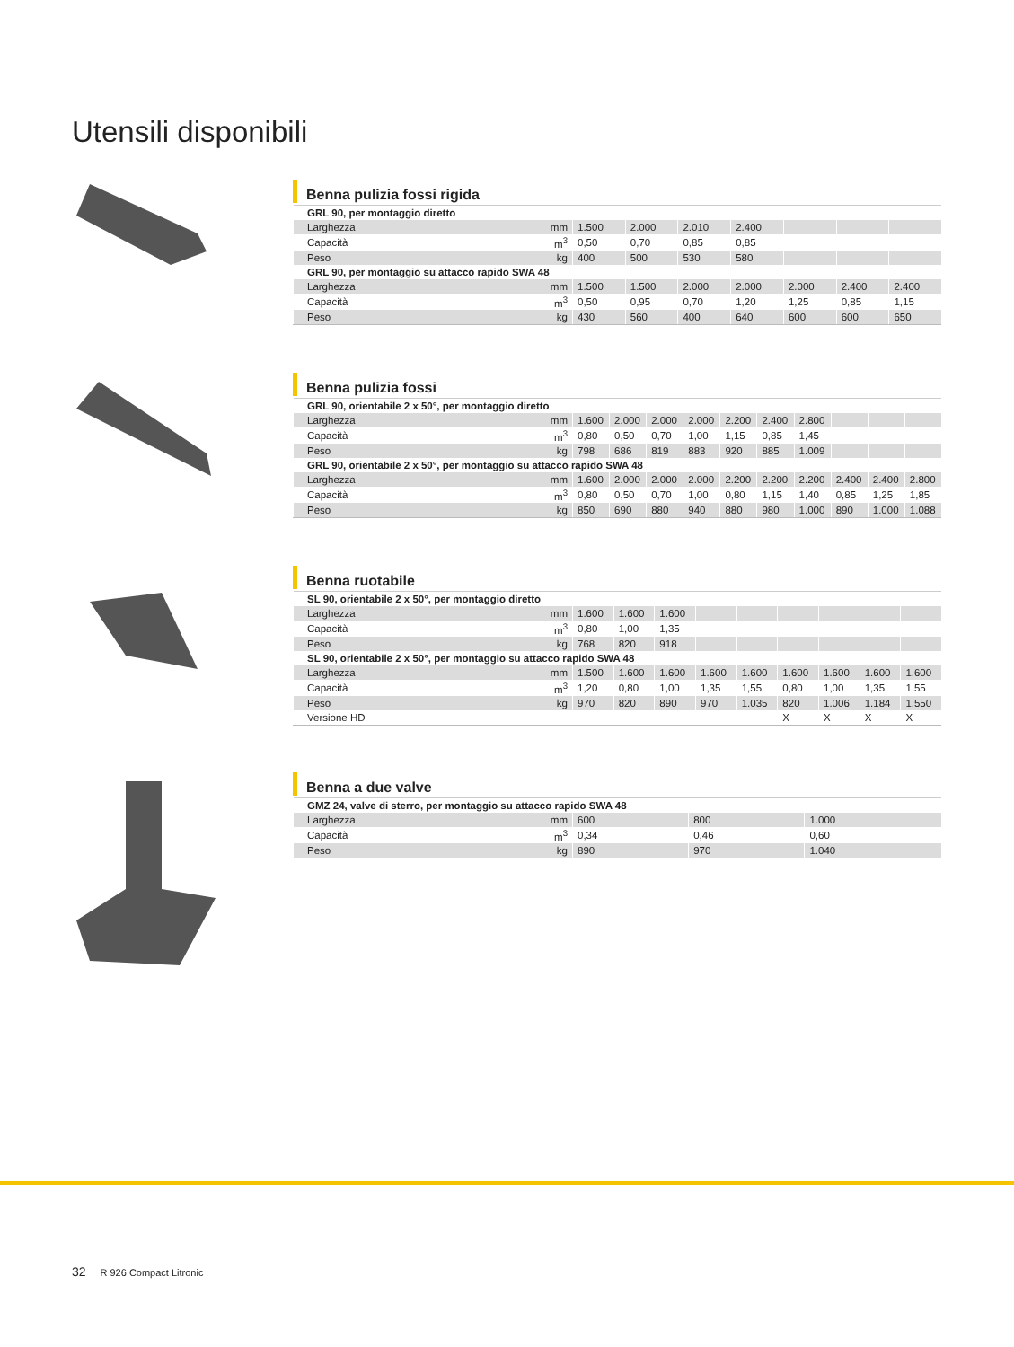Utensili disponibili
Benna pulizia fossi rigida
| GRL 90, per montaggio diretto | | | | | | | | |
| Larghezza | mm | 1.500 | 2.000 | 2.010 | 2.400 | | | |
| Capacità | m<sup>3</sup> | 0,50 | 0,70 | 0,85 | 0,85 | | | |
| Peso | kg | 400 | 500 | 530 | 580 | | | |
| GRL 90, per montaggio su attacco rapido SWA 48 | | | | | | | | |
| Larghezza | mm | 1.500 | 1.500 | 2.000 | 2.000 | 2.000 | 2.400 | 2.400 |
| Capacità | m<sup>3</sup> | 0,50 | 0,95 | 0,70 | 1,20 | 1,25 | 0,85 | 1,15 |
| Peso | kg | 430 | 560 | 400 | 640 | 600 | 600 | 650 |
Benna pulizia fossi
| GRL 90, orientabile 2 x 50°, per montaggio diretto | | | | | | | | | | | |
| Larghezza | mm | 1.600 | 2.000 | 2.000 | 2.000 | 2.200 | 2.400 | 2.800 | | | |
| Capacità | m<sup>3</sup> | 0,80 | 0,50 | 0,70 | 1,00 | 1,15 | 0,85 | 1,45 | | | |
| Peso | kg | 798 | 686 | 819 | 883 | 920 | 885 | 1.009 | | | |
| GRL 90, orientabile 2 x 50°, per montaggio su attacco rapido SWA 48 | | | | | | | | | | | |
| Larghezza | mm | 1.600 | 2.000 | 2.000 | 2.000 | 2.200 | 2.200 | 2.200 | 2.400 | 2.400 | 2.800 |
| Capacità | m<sup>3</sup> | 0,80 | 0,50 | 0,70 | 1,00 | 0,80 | 1,15 | 1,40 | 0,85 | 1,25 | 1,85 |
| Peso | kg | 850 | 690 | 880 | 940 | 880 | 980 | 1.000 | 890 | 1.000 | 1.088 |
Benna ruotabile
| SL 90, orientabile 2 x 50°, per montaggio diretto | | | | | | | | | | |
| Larghezza | mm | 1.600 | 1.600 | 1.600 | | | | | | |
| Capacità | m<sup>3</sup> | 0,80 | 1,00 | 1,35 | | | | | | |
| Peso | kg | 768 | 820 | 918 | | | | | | |
| SL 90, orientabile 2 x 50°, per montaggio su attacco rapido SWA 48 | | | | | | | | | | |
| Larghezza | mm | 1.500 | 1.600 | 1.600 | 1.600 | 1.600 | 1.600 | 1.600 | 1.600 | 1.600 |
| Capacità | m<sup>3</sup> | 1,20 | 0,80 | 1,00 | 1,35 | 1,55 | 0,80 | 1,00 | 1,35 | 1,55 |
| Peso | kg | 970 | 820 | 890 | 970 | 1.035 | 820 | 1.006 | 1.184 | 1.550 |
| Versione HD | | | | | | | X | X | X | X |
Benna a due valve
| GMZ 24, valve di sterro, per montaggio su attacco rapido SWA 48 | | | | |
| Larghezza | mm | 600 | 800 | 1.000 |
| Capacità | m<sup>3</sup> | 0,34 | 0,46 | 0,60 |
| Peso | kg | 890 | 970 | 1.040 |
32 R 926 Compact Litronic